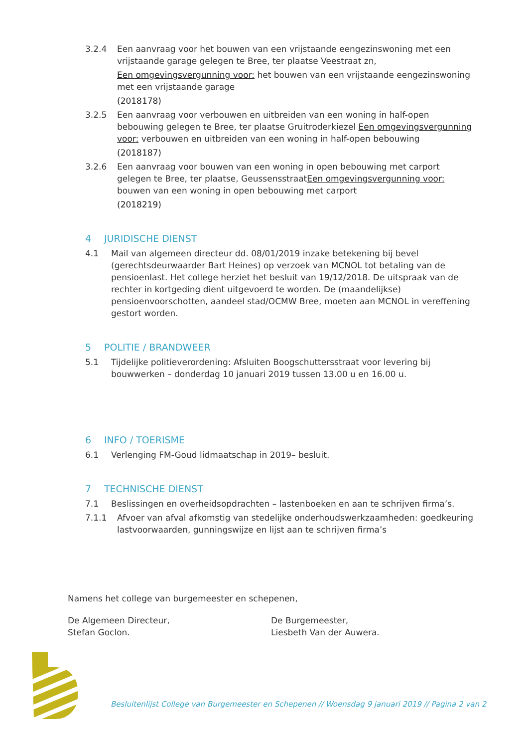3.2.4 Een aanvraag voor het bouwen van een vrijstaande eengezinswoning met een vrijstaande garage gelegen te Bree, ter plaatse Veestraat zn,
Een omgevingsvergunning voor: het bouwen van een vrijstaande eengezinswoning met een vrijstaande garage
(2018178)
3.2.5 Een aanvraag voor verbouwen en uitbreiden van een woning in half-open bebouwing gelegen te Bree, ter plaatse Gruitroderkiezel Een omgevingsvergunning voor: verbouwen en uitbreiden van een woning in half-open bebouwing
(2018187)
3.2.6 Een aanvraag voor bouwen van een woning in open bebouwing met carport gelegen te Bree, ter plaatse, GeussensstraatEen omgevingsvergunning voor: bouwen van een woning in open bebouwing met carport
(2018219)
4 JURIDISCHE DIENST
4.1 Mail van algemeen directeur dd. 08/01/2019 inzake betekening bij bevel (gerechtsdeurwaarder Bart Heines) op verzoek van MCNOL tot betaling van de pensioenlast. Het college herziet het besluit van 19/12/2018. De uitspraak van de rechter in kortgeding dient uitgevoerd te worden. De (maandelijkse) pensioenvoorschotten, aandeel stad/OCMW Bree, moeten aan MCNOL in vereffening gestort worden.
5 POLITIE / BRANDWEER
5.1 Tijdelijke politieverordening: Afsluiten Boogschuttersstraat voor levering bij bouwwerken – donderdag 10 januari 2019 tussen 13.00 u en 16.00 u.
6 INFO / TOERISME
6.1 Verlenging FM-Goud lidmaatschap in 2019– besluit.
7 TECHNISCHE DIENST
7.1 Beslissingen en overheidsopdrachten – lastenboeken en aan te schrijven firma’s.
7.1.1 Afvoer van afval afkomstig van stedelijke onderhoudswerkzaamheden: goedkeuring lastvoorwaarden, gunningswijze en lijst aan te schrijven firma’s
Namens het college van burgemeester en schepenen,
De Algemeen Directeur,
Stefan Goclon.
De Burgemeester,
Liesbeth Van der Auwera.
Besluitenlijst College van Burgemeester en Schepenen // Woensdag 9 januari 2019 // Pagina 2 van 2